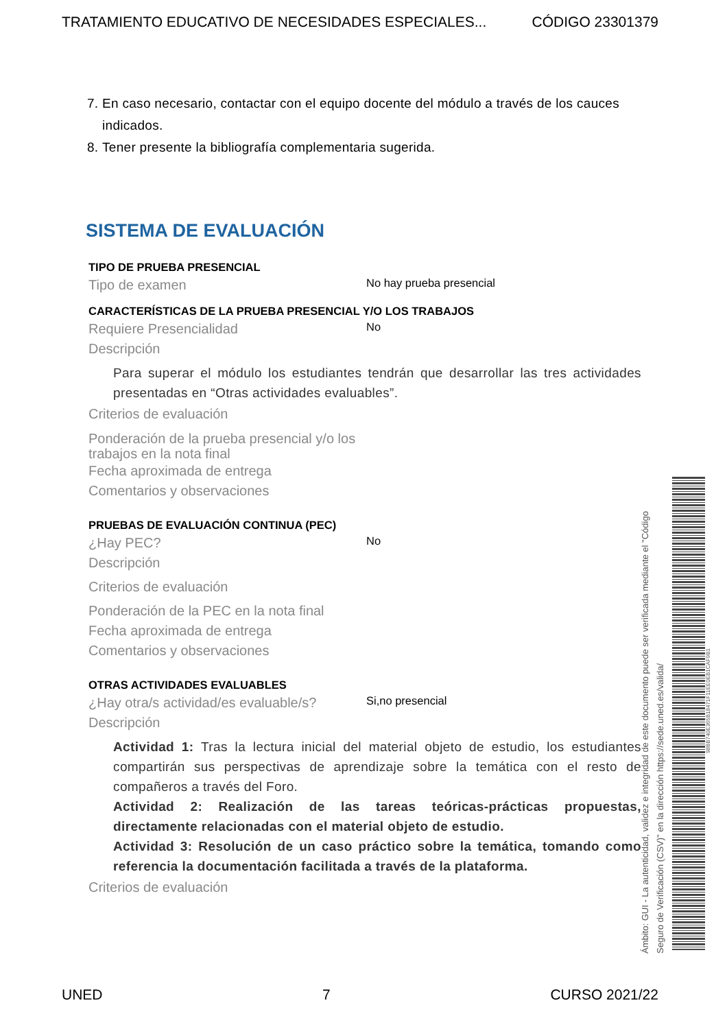TRATAMIENTO EDUCATIVO DE NECESIDADES ESPECIALES... CÓDIGO 23301379
7. En caso necesario, contactar con el equipo docente del módulo a través de los cauces indicados.
8. Tener presente la bibliografía complementaria sugerida.
SISTEMA DE EVALUACIÓN
TIPO DE PRUEBA PRESENCIAL
Tipo de examen
No hay prueba presencial
CARACTERÍSTICAS DE LA PRUEBA PRESENCIAL Y/O LOS TRABAJOS
Requiere Presencialidad
No
Descripción
Para superar el módulo los estudiantes tendrán que desarrollar las tres actividades presentadas en “Otras actividades evaluables”.
Criterios de evaluación
Ponderación de la prueba presencial y/o los trabajos en la nota final
Fecha aproximada de entrega
Comentarios y observaciones
PRUEBAS DE EVALUACIÓN CONTINUA (PEC)
¿Hay PEC?
No
Descripción
Criterios de evaluación
Ponderación de la PEC en la nota final
Fecha aproximada de entrega
Comentarios y observaciones
OTRAS ACTIVIDADES EVALUABLES
¿Hay otra/s actividad/es evaluable/s?
Si,no presencial
Descripción
Actividad 1: Tras la lectura inicial del material objeto de estudio, los estudiantes compartirán sus perspectivas de aprendizaje sobre la temática con el resto de compañeros a través del Foro.
Actividad 2: Realización de las tareas teóricas-prácticas propuestas, directamente relacionadas con el material objeto de estudio.
Actividad 3: Resolución de un caso práctico sobre la temática, tomando como referencia la documentación facilitada a través de la plataforma.
Criterios de evaluación
Ámbito: GUI - La autenticidad, validez e integridad de este documento puede ser verificada mediante el "Código Seguro de Verificación (CSV)" en la dirección https://sede.uned.es/valida/
98BB740E365B18471F11EE0EB1CAF9B1
UNED 7 CURSO 2021/22